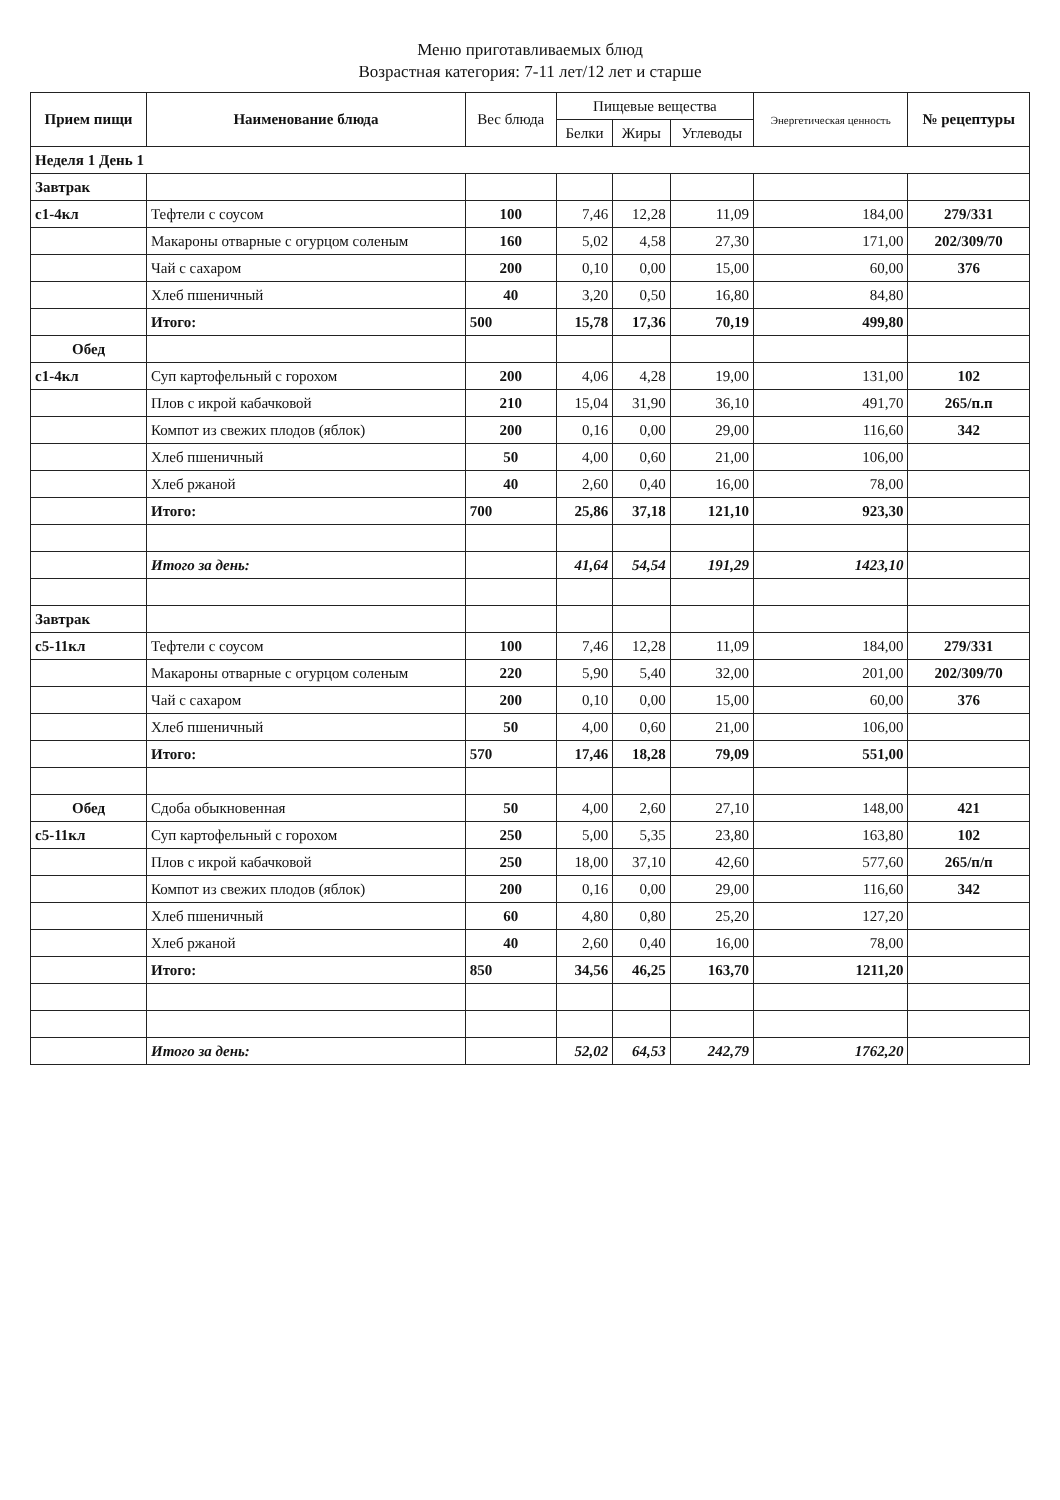Меню приготавливаемых блюд
Возрастная категория: 7-11 лет/12 лет и старше
| Прием пищи | Наименование блюда | Вес блюда | Пищевые вещества | | | Энергетическая ценность | № рецептуры |
| --- | --- | --- | --- | --- | --- | --- | --- |
| | | | Белки | Жиры | Углеводы | | |
| Неделя 1 День 1 | | | | | | | |
| Завтрак | | | | | | | |
| с1-4кл | Тефтели с соусом | 100 | 7,46 | 12,28 | 11,09 | 184,00 | 279/331 |
| | Макароны отварные с огурцом соленым | 160 | 5,02 | 4,58 | 27,30 | 171,00 | 202/309/70 |
| | Чай с сахаром | 200 | 0,10 | 0,00 | 15,00 | 60,00 | 376 |
| | Хлеб пшеничный | 40 | 3,20 | 0,50 | 16,80 | 84,80 | |
| | Итого: | 500 | 15,78 | 17,36 | 70,19 | 499,80 | |
| Обед | | | | | | | |
| с1-4кл | Суп картофельный с горохом | 200 | 4,06 | 4,28 | 19,00 | 131,00 | 102 |
| | Плов с икрой кабачковой | 210 | 15,04 | 31,90 | 36,10 | 491,70 | 265/п.п |
| | Компот из свежих плодов (яблок) | 200 | 0,16 | 0,00 | 29,00 | 116,60 | 342 |
| | Хлеб пшеничный | 50 | 4,00 | 0,60 | 21,00 | 106,00 | |
| | Хлеб ржаной | 40 | 2,60 | 0,40 | 16,00 | 78,00 | |
| | Итого: | 700 | 25,86 | 37,18 | 121,10 | 923,30 | |
| | Итого за день: | | 41,64 | 54,54 | 191,29 | 1423,10 | |
| Завтрак | | | | | | | |
| с5-11кл | Тефтели с соусом | 100 | 7,46 | 12,28 | 11,09 | 184,00 | 279/331 |
| | Макароны отварные с огурцом соленым | 220 | 5,90 | 5,40 | 32,00 | 201,00 | 202/309/70 |
| | Чай с сахаром | 200 | 0,10 | 0,00 | 15,00 | 60,00 | 376 |
| | Хлеб пшеничный | 50 | 4,00 | 0,60 | 21,00 | 106,00 | |
| | Итого: | 570 | 17,46 | 18,28 | 79,09 | 551,00 | |
| Обед | Сдоба обыкновенная | 50 | 4,00 | 2,60 | 27,10 | 148,00 | 421 |
| с5-11кл | Суп картофельный с горохом | 250 | 5,00 | 5,35 | 23,80 | 163,80 | 102 |
| | Плов с икрой кабачковой | 250 | 18,00 | 37,10 | 42,60 | 577,60 | 265/п/п |
| | Компот из свежих плодов (яблок) | 200 | 0,16 | 0,00 | 29,00 | 116,60 | 342 |
| | Хлеб пшеничный | 60 | 4,80 | 0,80 | 25,20 | 127,20 | |
| | Хлеб ржаной | 40 | 2,60 | 0,40 | 16,00 | 78,00 | |
| | Итого: | 850 | 34,56 | 46,25 | 163,70 | 1211,20 | |
| | Итого за день: | | 52,02 | 64,53 | 242,79 | 1762,20 | |